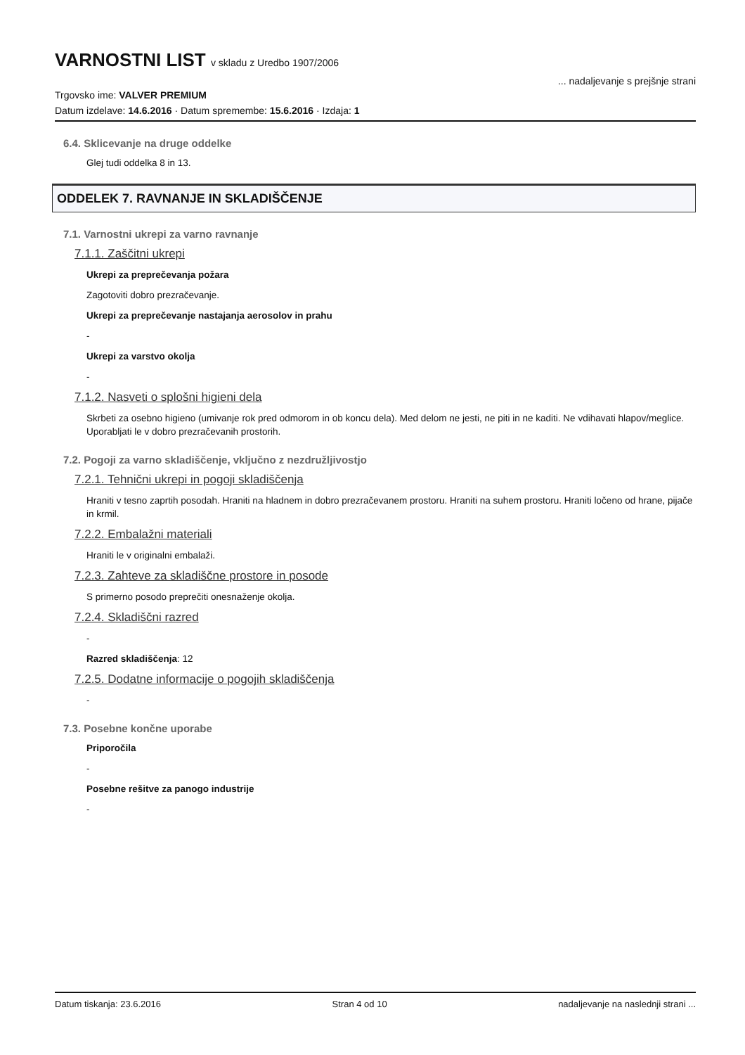VARNOSTNI LIST v skladu z Uredbo 1907/2006
Trgovsko ime: VALVER PREMIUM
... nadaljevanje s prejšnje strani
Datum izdelave: 14.6.2016 · Datum spremembe: 15.6.2016 · Izdaja: 1
6.4. Sklicevanje na druge oddelke
Glej tudi oddelka 8 in 13.
ODDELEK 7. RAVNANJE IN SKLADIŠČENJE
7.1. Varnostni ukrepi za varno ravnanje
7.1.1. Zaščitni ukrepi
Ukrepi za preprečevanja požara
Zagotoviti dobro prezračevanje.
Ukrepi za preprečevanje nastajanja aerosolov in prahu
-
Ukrepi za varstvo okolja
-
7.1.2. Nasveti o splošni higieni dela
Skrbeti za osebno higieno (umivanje rok pred odmorom in ob koncu dela). Med delom ne jesti, ne piti in ne kaditi. Ne vdihavati hlapov/meglice. Uporabljati le v dobro prezračevanih prostorih.
7.2. Pogoji za varno skladiščenje, vključno z nezdružljivostjo
7.2.1. Tehnični ukrepi in pogoji skladiščenja
Hraniti v tesno zaprtih posodah. Hraniti na hladnem in dobro prezračevanem prostoru. Hraniti na suhem prostoru. Hraniti ločeno od hrane, pijače in krmil.
7.2.2. Embalažni materiali
Hraniti le v originalni embalaži.
7.2.3. Zahteve za skladiščne prostore in posode
S primerno posodo preprečiti onesnaženje okolja.
7.2.4. Skladiščni razred
-
Razred skladiščenja: 12
7.2.5. Dodatne informacije o pogojih skladiščenja
-
7.3. Posebne končne uporabe
Priporočila
-
Posebne rešitve za panogo industrije
-
Datum tiskanja: 23.6.2016 Stran 4 od 10 nadaljevanje na naslednji strani ...